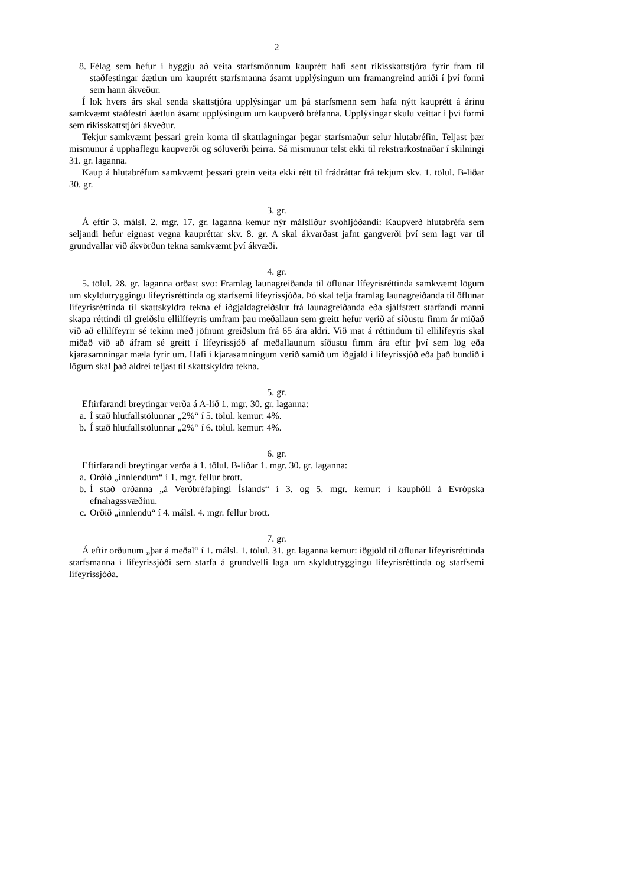2
8. Félag sem hefur í hyggju að veita starfsmönnum kauprétt hafi sent ríkisskattstjóra fyrir fram til staðfestingar áætlun um kauprétt starfsmanna ásamt upplýsingum um framangreind atriði í því formi sem hann ákveður.
Í lok hvers árs skal senda skattstjóra upplýsingar um þá starfsmenn sem hafa nýtt kauprétt á árinu samkvæmt staðfestri áætlun ásamt upplýsingum um kaupverð bréfanna. Upplýsingar skulu veittar í því formi sem ríkisskattstjóri ákveður.
Tekjur samkvæmt þessari grein koma til skattlagningar þegar starfsmaður selur hlutabréfin. Teljast þær mismunur á upphaflegu kaupverði og söluverði þeirra. Sá mismunur telst ekki til rekstrarkostnaðar í skilningi 31. gr. laganna.
Kaup á hlutabréfum samkvæmt þessari grein veita ekki rétt til frádráttar frá tekjum skv. 1. tölul. B-liðar 30. gr.
3. gr.
Á eftir 3. málsl. 2. mgr. 17. gr. laganna kemur nýr málsliður svohljóðandi: Kaupverð hlutabréfa sem seljandi hefur eignast vegna kaupréttar skv. 8. gr. A skal ákvarðast jafnt gangverði því sem lagt var til grundvallar við ákvörðun tekna samkvæmt því ákvæði.
4. gr.
5. tölul. 28. gr. laganna orðast svo: Framlag launagreiðanda til öflunar lífeyrisréttinda samkvæmt lögum um skyldutryggingu lífeyrisréttinda og starfsemi lífeyrissjóða. Þó skal telja framlag launagreiðanda til öflunar lífeyrisréttinda til skattskyldra tekna ef iðgjaldagreiðslur frá launagreiðanda eða sjálfstætt starfandi manni skapa réttindi til greiðslu ellilífeyris umfram þau meðallaun sem greitt hefur verið af síðustu fimm ár miðað við að ellilífeyrir sé tekinn með jöfnum greiðslum frá 65 ára aldri. Við mat á réttindum til ellilífeyris skal miðað við að áfram sé greitt í lífeyrissjóð af meðallaunum síðustu fimm ára eftir því sem lög eða kjarasamningar mæla fyrir um. Hafi í kjarasamningum verið samið um iðgjald í lífeyrissjóð eða það bundið í lögum skal það aldrei teljast til skattskyldra tekna.
5. gr.
Eftirfarandi breytingar verða á A-lið 1. mgr. 30. gr. laganna:
a. Í stað hlutfallstölunnar „2%“ í 5. tölul. kemur: 4%.
b. Í stað hlutfallstölunnar „2%“ í 6. tölul. kemur: 4%.
6. gr.
Eftirfarandi breytingar verða á 1. tölul. B-liðar 1. mgr. 30. gr. laganna:
a. Orðið „innlendum“ í 1. mgr. fellur brott.
b. Í stað orðanna „á Verðbréfaþingi Íslands“ í 3. og 5. mgr. kemur: í kauphöll á Evrópska efnahagssvæðinu.
c. Orðið „innlendu“ í 4. málsl. 4. mgr. fellur brott.
7. gr.
Á eftir orðunum „þar á meðal“ í 1. málsl. 1. tölul. 31. gr. laganna kemur: iðgjöld til öflunar lífeyrisréttinda starfsmanna í lífeyrissjóði sem starfa á grundvelli laga um skyldutryggingu lífeyrisréttinda og starfsemi lífeyrissjóða.